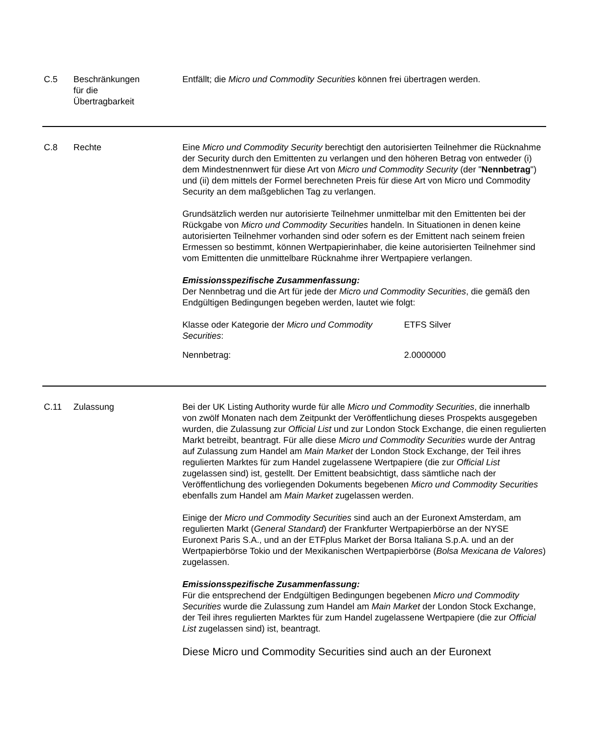C.5 Beschränkungen
für die
Übertragbarkeit
Entfällt; die Micro und Commodity Securities können frei übertragen werden.
C.8 Rechte Eine Micro und Commodity Security berechtigt den autorisierten Teilnehmer die Rücknahme der Security durch den Emittenten zu verlangen und den höheren Betrag von entweder (i) dem Mindestnennwert für diese Art von Micro und Commodity Security (der "Nennbetrag") und (ii) dem mittels der Formel berechneten Preis für diese Art von Micro und Commodity Security an dem maßgeblichen Tag zu verlangen.
Grundsätzlich werden nur autorisierte Teilnehmer unmittelbar mit den Emittenten bei der Rückgabe von Micro und Commodity Securities handeln. In Situationen in denen keine autorisierten Teilnehmer vorhanden sind oder sofern es der Emittent nach seinem freien Ermessen so bestimmt, können Wertpapierinhaber, die keine autorisierten Teilnehmer sind vom Emittenten die unmittelbare Rücknahme ihrer Wertpapiere verlangen.
Emissionsspezifische Zusammenfassung:
Der Nennbetrag und die Art für jede der Micro und Commodity Securities, die gemäß den Endgültigen Bedingungen begeben werden, lautet wie folgt:
| Klasse oder Kategorie der Micro und Commodity Securities : | ETFS Silver |
| Nennbetrag: | 2.0000000 |
C.11 Zulassung Bei der UK Listing Authority wurde für alle Micro und Commodity Securities, die innerhalb von zwölf Monaten nach dem Zeitpunkt der Veröffentlichung dieses Prospekts ausgegeben wurden, die Zulassung zur Official List und zur London Stock Exchange, die einen regulierten Markt betreibt, beantragt. Für alle diese Micro und Commodity Securities wurde der Antrag auf Zulassung zum Handel am Main Market der London Stock Exchange, der Teil ihres regulierten Marktes für zum Handel zugelassene Wertpapiere (die zur Official List zugelassen sind) ist, gestellt. Der Emittent beabsichtigt, dass sämtliche nach der Veröffentlichung des vorliegenden Dokuments begebenen Micro und Commodity Securities ebenfalls zum Handel am Main Market zugelassen werden.
Einige der Micro und Commodity Securities sind auch an der Euronext Amsterdam, am regulierten Markt (General Standard) der Frankfurter Wertpapierbörse an der NYSE Euronext Paris S.A., und an der ETFplus Market der Borsa Italiana S.p.A. und an der Wertpapierbörse Tokio und der Mexikanischen Wertpapierbörse (Bolsa Mexicana de Valores) zugelassen.
Emissionsspezifische Zusammenfassung:
Für die entsprechend der Endgültigen Bedingungen begebenen Micro und Commodity Securities wurde die Zulassung zum Handel am Main Market der London Stock Exchange, der Teil ihres regulierten Marktes für zum Handel zugelassene Wertpapiere (die zur Official List zugelassen sind) ist, beantragt.
Diese Micro und Commodity Securities sind auch an der Euronext